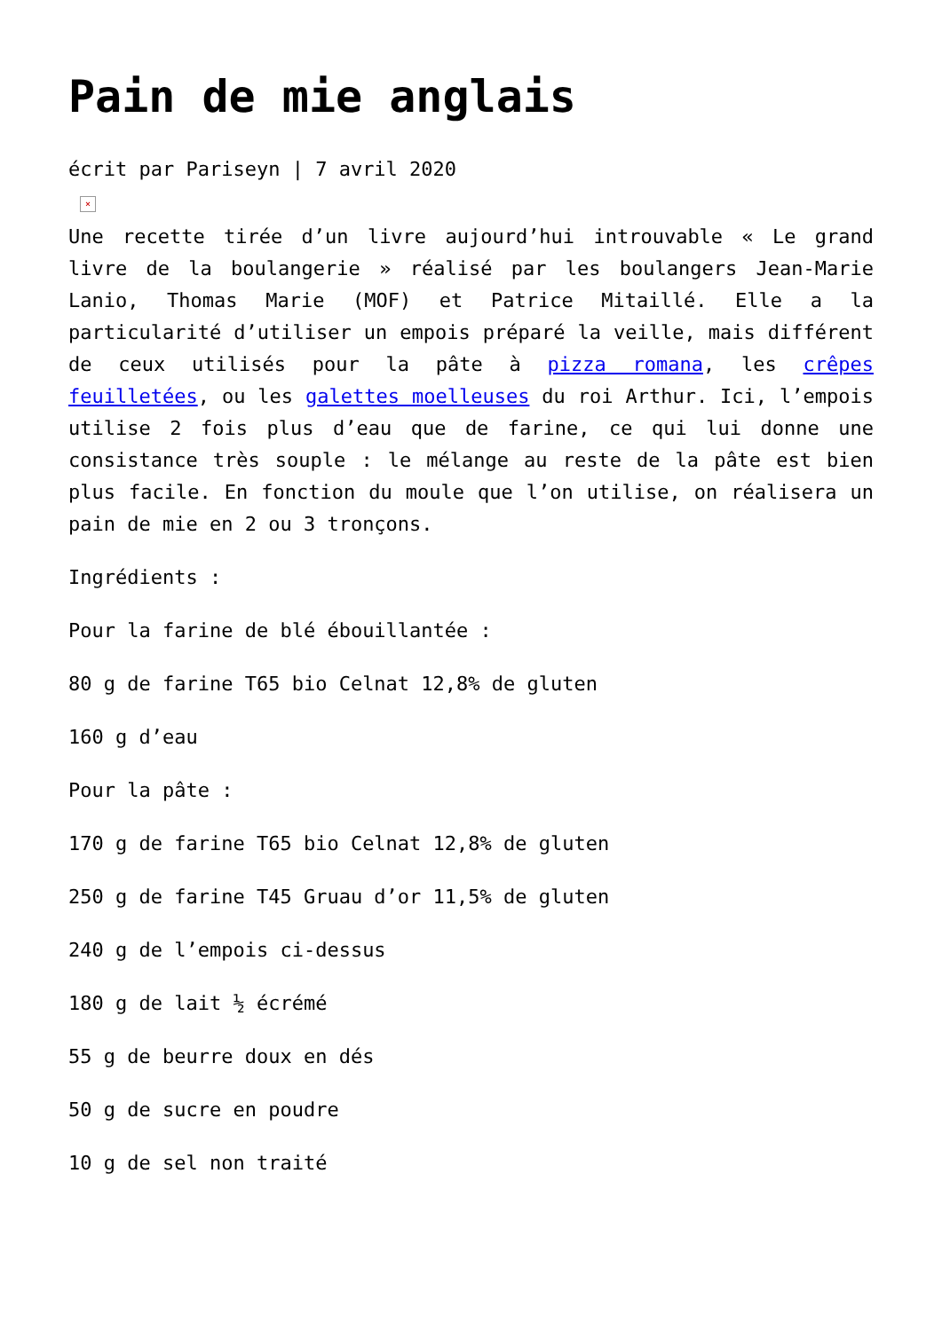Pain de mie anglais
écrit par Pariseyn | 7 avril 2020
×
Une recette tirée d’un livre aujourd’hui introuvable « Le grand livre de la boulangerie » réalisé par les boulangers Jean-Marie Lanio, Thomas Marie (MOF) et Patrice Mitaillé. Elle a la particularité d’utiliser un empois préparé la veille, mais différent de ceux utilisés pour la pâte à pizza romana, les crêpes feuilletées, ou les galettes moelleuses du roi Arthur. Ici, l’empois utilise 2 fois plus d’eau que de farine, ce qui lui donne une consistance très souple : le mélange au reste de la pâte est bien plus facile. En fonction du moule que l’on utilise, on réalisera un pain de mie en 2 ou 3 tronçons.
Ingrédients :
Pour la farine de blé ébouillantée :
80 g de farine T65 bio Celnat 12,8% de gluten
160 g d’eau
Pour la pâte :
170 g de farine T65 bio Celnat 12,8% de gluten
250 g de farine T45 Gruau d’or 11,5% de gluten
240 g de l’empois ci-dessus
180 g de lait ½ écrémé
55 g de beurre doux en dés
50 g de sucre en poudre
10 g de sel non traité